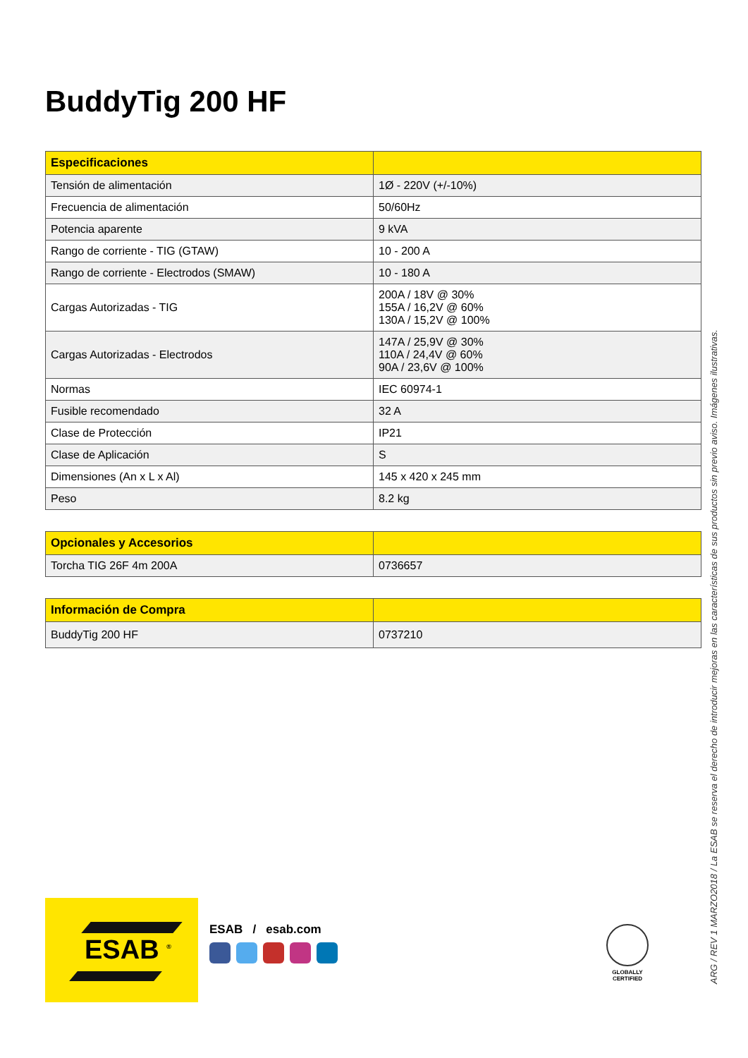BuddyTig 200 HF
| Especificaciones | |
| --- | --- |
| Tensión de alimentación | 1Ø - 220V (+/-10%) |
| Frecuencia de alimentación | 50/60Hz |
| Potencia aparente | 9 kVA |
| Rango de corriente - TIG (GTAW) | 10 - 200 A |
| Rango de corriente - Electrodos (SMAW) | 10 - 180 A |
| Cargas Autorizadas - TIG | 200A / 18V @ 30% 155A / 16,2V @ 60% 130A / 15,2V @ 100% |
| Cargas Autorizadas - Electrodos | 147A / 25,9V @ 30% 110A / 24,4V @ 60% 90A / 23,6V @ 100% |
| Normas | IEC 60974-1 |
| Fusible recomendado | 32 A |
| Clase de Protección | IP21 |
| Clase de Aplicación | S |
| Dimensiones (An x L x Al) | 145 x 420 x 245 mm |
| Peso | 8.2 kg |
| Opcionales y Accesorios | |
| --- | --- |
| Torcha TIG 26F 4m 200A | 0736657 |
| Información de Compra | |
| --- | --- |
| BuddyTig 200 HF | 0737210 |
ARG / REV 1 MARZO2018 / La ESAB se reserva el derecho de introducir mejoras en las características de sus productos sin previo aviso. Imágenes ilustrativas.
ESAB <sup>®</sup>
ESAB / esab.com
GLOBALLY
CERTIFIED